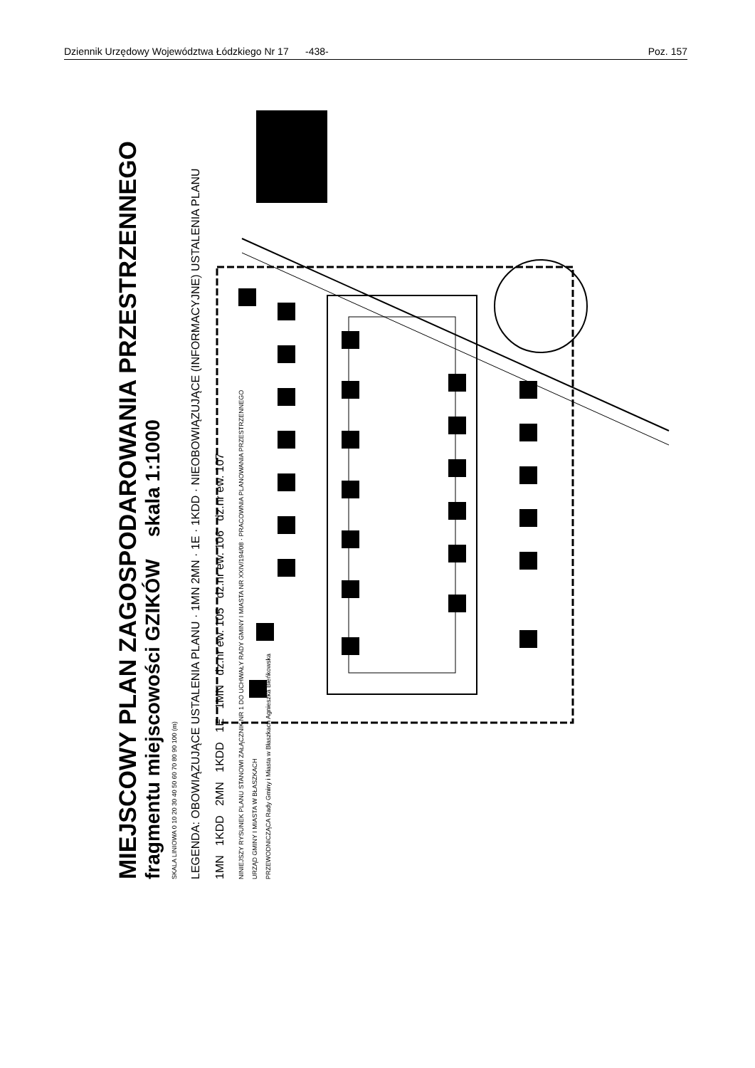Dziennik Urzędowy Województwa Łódzkiego Nr 17 -438- Poz. 157
MIEJSCOWY PLAN ZAGOSPODAROWANIA PRZESTRZENNEGO
fragmentu miejscowości GZIKÓW skala 1:1000
SKALA LINIOWA 0 10 20 30 40 50 60 70 80 90 100 (m)
LEGENDA: OBOWIĄZUJĄCE USTALENIA PLANU · 1MN 2MN · 1E · 1KDD · NIEOBOWIĄZUJĄCE (INFORMACYJNE) USTALENIA PLANU
1MN 1KDD 2MN 1KDD 1E 1MN dz.nr ew. 105 dz.nr ew. 106 dz.nr ew. 107
NINIEJSZY RYSUNEK PLANU STANOWI ZAŁĄCZNIK NR 1 DO UCHWAŁY RADY GMINY I MIASTA NR XXIV/194/08 · PRACOWNIA PLANOWANIA PRZESTRZENNEGO
URZĄD GMINY I MIASTA W BŁASZKACH
PRZEWODNICZĄCA Rady Gminy i Miasta w Błaszkach Agnieszka Bieńkowska